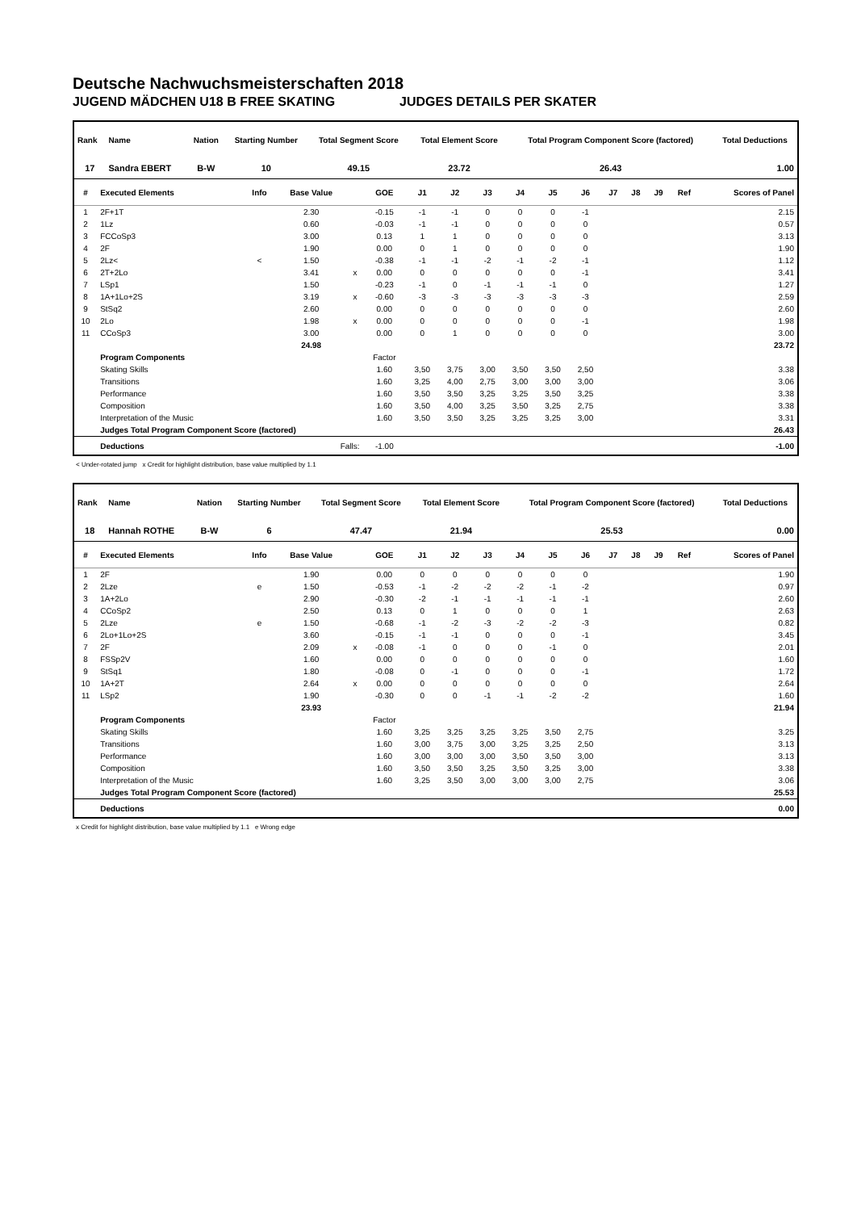Deutsche Nachwuchsmeisterschaften 2018
JUGEND MÄDCHEN U18 B FREE SKATING JUDGES DETAILS PER SKATER
| Rank | Name | Nation | Starting Number | Total Segment Score | Total Element Score | Total Program Component Score (factored) | Total Deductions |
| --- | --- | --- | --- | --- | --- | --- | --- |
| 17 | Sandra EBERT | B-W | 10 | 49.15 | 23.72 | 26.43 | 1.00 |
| # | Executed Elements | Info | Base Value | | GOE | J1 | J2 | J3 | J4 | J5 | J6 | J7 | J8 | J9 | Ref | Scores of Panel |
| --- | --- | --- | --- | --- | --- | --- | --- | --- | --- | --- | --- | --- | --- | --- | --- | --- |
| 1 | 2F+1T | | 2.30 | | -0.15 | -1 | -1 | 0 | 0 | 0 | -1 | | | | | 2.15 |
| 2 | 1Lz | | 0.60 | | -0.03 | -1 | -1 | 0 | 0 | 0 | 0 | | | | | 0.57 |
| 3 | FCCoSp3 | | 3.00 | | 0.13 | 1 | 1 | 0 | 0 | 0 | 0 | | | | | 3.13 |
| 4 | 2F | | 1.90 | | 0.00 | 0 | 1 | 0 | 0 | 0 | 0 | | | | | 1.90 |
| 5 | 2Lz< | < | 1.50 | | -0.38 | -1 | -1 | -2 | -1 | -2 | -1 | | | | | 1.12 |
| 6 | 2T+2Lo | | 3.41 | x | 0.00 | 0 | 0 | 0 | 0 | 0 | -1 | | | | | 3.41 |
| 7 | LSp1 | | 1.50 | | -0.23 | -1 | 0 | -1 | -1 | -1 | 0 | | | | | 1.27 |
| 8 | 1A+1Lo+2S | | 3.19 | x | -0.60 | -3 | -3 | -3 | -3 | -3 | -3 | | | | | 2.59 |
| 9 | StSq2 | | 2.60 | | 0.00 | 0 | 0 | 0 | 0 | 0 | 0 | | | | | 2.60 |
| 10 | 2Lo | | 1.98 | x | 0.00 | 0 | 0 | 0 | 0 | 0 | -1 | | | | | 1.98 |
| 11 | CCoSp3 | | 3.00 | | 0.00 | 0 | 1 | 0 | 0 | 0 | 0 | | | | | 3.00 |
| | | | 24.98 | | | | | | | | | | | | | 23.72 |
| | Program Components | | | | Factor | | | | | | | | | | | |
| | Skating Skills | | | | 1.60 | 3,50 | 3,75 | 3,00 | 3,50 | 3,50 | 2,50 | | | | | 3.38 |
| | Transitions | | | | 1.60 | 3,25 | 4,00 | 2,75 | 3,00 | 3,00 | 3,00 | | | | | 3.06 |
| | Performance | | | | 1.60 | 3,50 | 3,50 | 3,25 | 3,25 | 3,50 | 3,25 | | | | | 3.38 |
| | Composition | | | | 1.60 | 3,50 | 4,00 | 3,25 | 3,50 | 3,25 | 2,75 | | | | | 3.38 |
| | Interpretation of the Music | | | | 1.60 | 3,50 | 3,50 | 3,25 | 3,25 | 3,25 | 3,00 | | | | | 3.31 |
| | Judges Total Program Component Score (factored) | | | | | | | | | | | | | | | 26.43 |
| | Deductions | Falls: | | | -1.00 | | | | | | | | | | | -1.00 |
< Under-rotated jump x Credit for highlight distribution, base value multiplied by 1.1
| Rank | Name | Nation | Starting Number | Total Segment Score | Total Element Score | Total Program Component Score (factored) | Total Deductions |
| --- | --- | --- | --- | --- | --- | --- | --- |
| 18 | Hannah ROTHE | B-W | 6 | 47.47 | 21.94 | 25.53 | 0.00 |
| # | Executed Elements | Info | Base Value | | GOE | J1 | J2 | J3 | J4 | J5 | J6 | J7 | J8 | J9 | Ref | Scores of Panel |
| --- | --- | --- | --- | --- | --- | --- | --- | --- | --- | --- | --- | --- | --- | --- | --- | --- |
| 1 | 2F | | 1.90 | | 0.00 | 0 | 0 | 0 | 0 | 0 | 0 | | | | | 1.90 |
| 2 | 2Lze | e | 1.50 | | -0.53 | -1 | -2 | -2 | -2 | -1 | -2 | | | | | 0.97 |
| 3 | 1A+2Lo | | 2.90 | | -0.30 | -2 | -1 | -1 | -1 | -1 | -1 | | | | | 2.60 |
| 4 | CCoSp2 | | 2.50 | | 0.13 | 0 | 1 | 0 | 0 | 0 | 1 | | | | | 2.63 |
| 5 | 2Lze | e | 1.50 | | -0.68 | -1 | -2 | -3 | -2 | -2 | -3 | | | | | 0.82 |
| 6 | 2Lo+1Lo+2S | | 3.60 | | -0.15 | -1 | -1 | 0 | 0 | 0 | -1 | | | | | 3.45 |
| 7 | 2F | | 2.09 | x | -0.08 | -1 | 0 | 0 | 0 | -1 | 0 | | | | | 2.01 |
| 8 | FSSp2V | | 1.60 | | 0.00 | 0 | 0 | 0 | 0 | 0 | 0 | | | | | 1.60 |
| 9 | StSq1 | | 1.80 | | -0.08 | 0 | -1 | 0 | 0 | 0 | -1 | | | | | 1.72 |
| 10 | 1A+2T | | 2.64 | x | 0.00 | 0 | 0 | 0 | 0 | 0 | 0 | | | | | 2.64 |
| 11 | LSp2 | | 1.90 | | -0.30 | 0 | 0 | -1 | -1 | -2 | -2 | | | | | 1.60 |
| | | | 23.93 | | | | | | | | | | | | | 21.94 |
| | Program Components | | | | Factor | | | | | | | | | | | |
| | Skating Skills | | | | 1.60 | 3,25 | 3,25 | 3,25 | 3,25 | 3,50 | 2,75 | | | | | 3.25 |
| | Transitions | | | | 1.60 | 3,00 | 3,75 | 3,00 | 3,25 | 3,25 | 2,50 | | | | | 3.13 |
| | Performance | | | | 1.60 | 3,00 | 3,00 | 3,00 | 3,50 | 3,50 | 3,00 | | | | | 3.13 |
| | Composition | | | | 1.60 | 3,50 | 3,50 | 3,25 | 3,50 | 3,25 | 3,00 | | | | | 3.38 |
| | Interpretation of the Music | | | | 1.60 | 3,25 | 3,50 | 3,00 | 3,00 | 3,00 | 2,75 | | | | | 3.06 |
| | Judges Total Program Component Score (factored) | | | | | | | | | | | | | | | 25.53 |
| | Deductions | | | | | | | | | | | | | | | 0.00 |
x Credit for highlight distribution, base value multiplied by 1.1 e Wrong edge